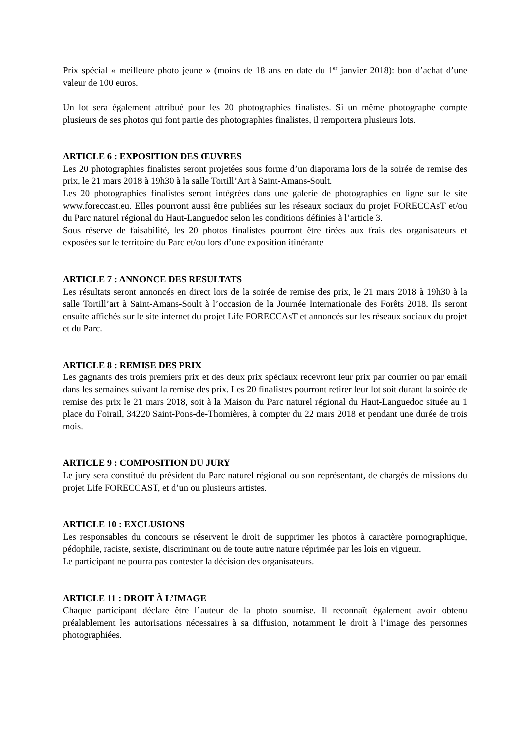Prix spécial « meilleure photo jeune » (moins de 18 ans en date du 1<sup>er</sup> janvier 2018): bon d’achat d’une valeur de 100 euros.
Un lot sera également attribué pour les 20 photographies finalistes. Si un même photographe compte plusieurs de ses photos qui font partie des photographies finalistes, il remportera plusieurs lots.
ARTICLE 6 : EXPOSITION DES ŒUVRES
Les 20 photographies finalistes seront projetées sous forme d’un diaporama lors de la soirée de remise des prix, le 21 mars 2018 à 19h30 à la salle Tortill’Art à Saint-Amans-Soult.
Les 20 photographies finalistes seront intégrées dans une galerie de photographies en ligne sur le site www.foreccast.eu. Elles pourront aussi être publiées sur les réseaux sociaux du projet FORECCAsT et/ou du Parc naturel régional du Haut-Languedoc selon les conditions définies à l’article 3.
Sous réserve de faisabilité, les 20 photos finalistes pourront être tirées aux frais des organisateurs et exposées sur le territoire du Parc et/ou lors d’une exposition itinérante
ARTICLE 7 : ANNONCE DES RESULTATS
Les résultats seront annoncés en direct lors de la soirée de remise des prix, le 21 mars 2018 à 19h30 à la salle Tortill’art à Saint-Amans-Soult à l’occasion de la Journée Internationale des Forêts 2018. Ils seront ensuite affichés sur le site internet du projet Life FORECCAsT et annoncés sur les réseaux sociaux du projet et du Parc.
ARTICLE 8 : REMISE DES PRIX
Les gagnants des trois premiers prix et des deux prix spéciaux recevront leur prix par courrier ou par email dans les semaines suivant la remise des prix. Les 20 finalistes pourront retirer leur lot soit durant la soirée de remise des prix le 21 mars 2018, soit à la Maison du Parc naturel régional du Haut-Languedoc située au 1 place du Foirail, 34220 Saint-Pons-de-Thomières, à compter du 22 mars 2018 et pendant une durée de trois mois.
ARTICLE 9 : COMPOSITION DU JURY
Le jury sera constitué du président du Parc naturel régional ou son représentant, de chargés de missions du projet Life FORECCAST, et d’un ou plusieurs artistes.
ARTICLE 10 : EXCLUSIONS
Les responsables du concours se réservent le droit de supprimer les photos à caractère pornographique, pédophile, raciste, sexiste, discriminant ou de toute autre nature réprimée par les lois en vigueur.
Le participant ne pourra pas contester la décision des organisateurs.
ARTICLE 11 : DROIT À L’IMAGE
Chaque participant déclare être l’auteur de la photo soumise. Il reconnaît également avoir obtenu préalablement les autorisations nécessaires à sa diffusion, notamment le droit à l’image des personnes photographiées.